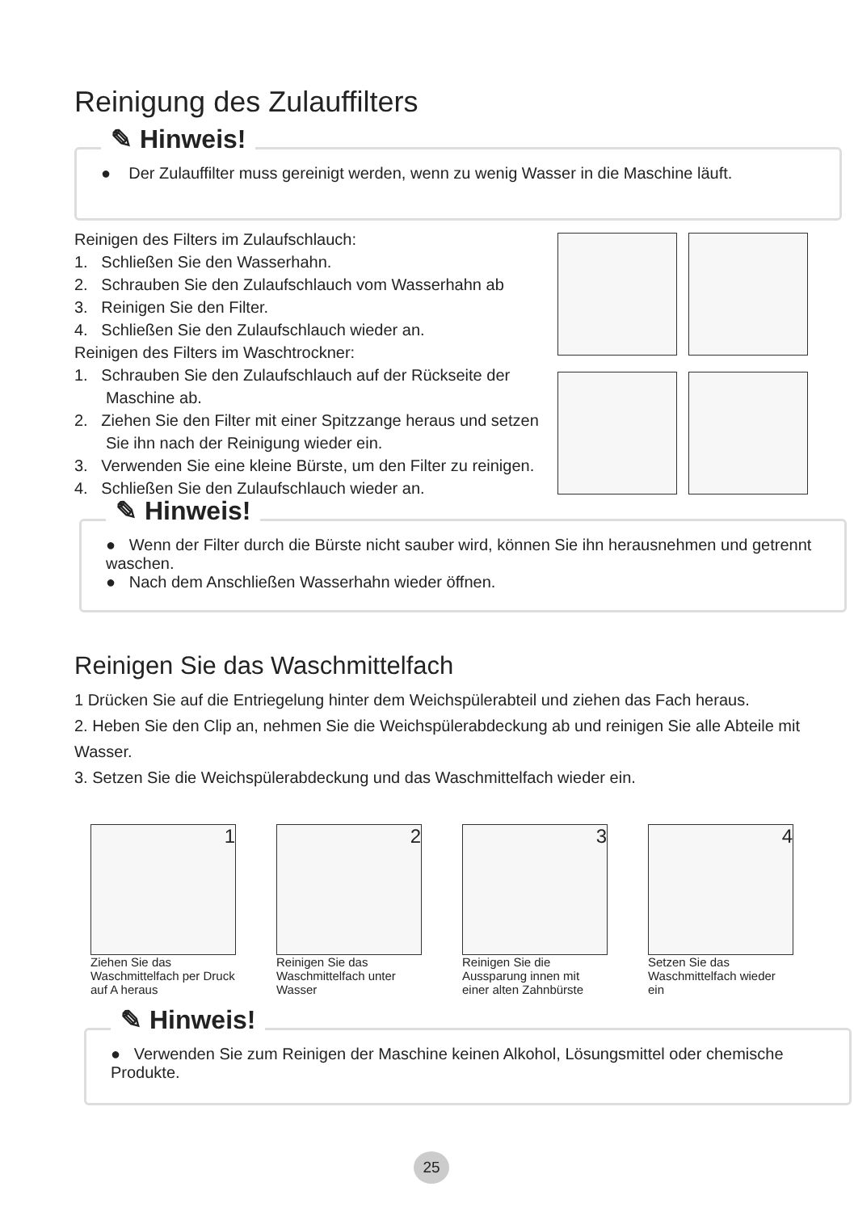Reinigung des Zulauffilters
✎ Hinweis!
● Der Zulauffilter muss gereinigt werden, wenn zu wenig Wasser in die Maschine läuft.
Reinigen des Filters im Zulaufschlauch:
1. Schließen Sie den Wasserhahn.
2. Schrauben Sie den Zulaufschlauch vom Wasserhahn ab
3. Reinigen Sie den Filter.
4. Schließen Sie den Zulaufschlauch wieder an.
Reinigen des Filters im Waschtrockner:
1. Schrauben Sie den Zulaufschlauch auf der Rückseite der
Maschine ab.
2. Ziehen Sie den Filter mit einer Spitzzange heraus und setzen
Sie ihn nach der Reinigung wieder ein.
3. Verwenden Sie eine kleine Bürste, um den Filter zu reinigen.
4. Schließen Sie den Zulaufschlauch wieder an.
✎ Hinweis!
● Wenn der Filter durch die Bürste nicht sauber wird, können Sie ihn herausnehmen und getrennt waschen.
● Nach dem Anschließen Wasserhahn wieder öffnen.
Reinigen Sie das Waschmittelfach
1 Drücken Sie auf die Entriegelung hinter dem Weichspülerabteil und ziehen das Fach heraus.
2. Heben Sie den Clip an, nehmen Sie die Weichspülerabdeckung ab und reinigen Sie alle Abteile mit Wasser.
3. Setzen Sie die Weichspülerabdeckung und das Waschmittelfach wieder ein.
1
Ziehen Sie das Waschmittelfach per Druck auf A heraus
2
Reinigen Sie das Waschmittelfach unter Wasser
3
Reinigen Sie die Aussparung innen mit einer alten Zahnbürste
4
Setzen Sie das Waschmittelfach wieder ein
✎ Hinweis!
● Verwenden Sie zum Reinigen der Maschine keinen Alkohol, Lösungsmittel oder chemische Produkte.
25